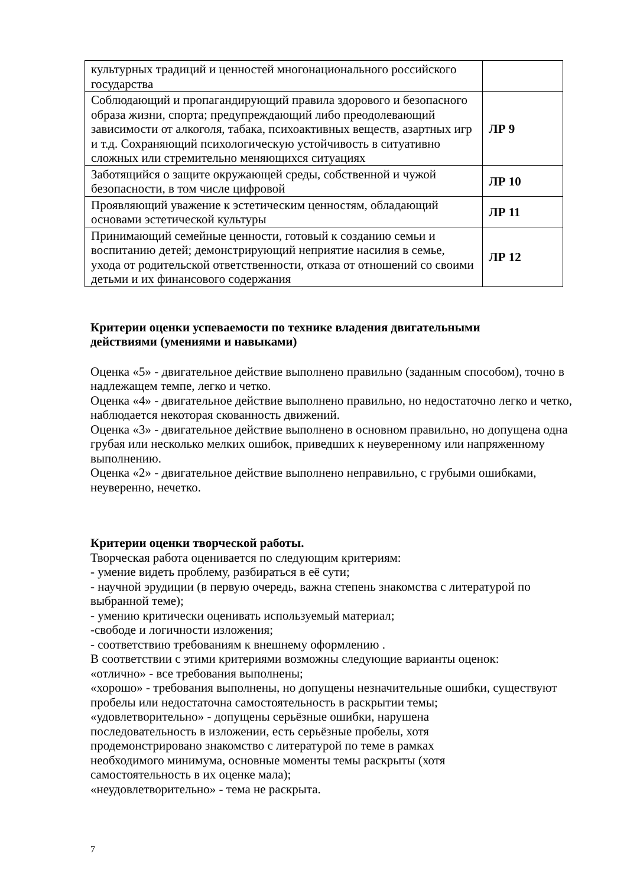| культурных традиций и ценностей многонационального российского государства | |
| Соблюдающий и пропагандирующий правила здорового и безопасного образа жизни, спорта; предупреждающий либо преодолевающий зависимости от алкоголя, табака, психоактивных веществ, азартных игр и т.д. Сохраняющий психологическую устойчивость в ситуативно сложных или стремительно меняющихся ситуациях | ЛР 9 |
| Заботящийся о защите окружающей среды, собственной и чужой безопасности, в том числе цифровой | ЛР 10 |
| Проявляющий уважение к эстетическим ценностям, обладающий основами эстетической культуры | ЛР 11 |
| Принимающий семейные ценности, готовый к созданию семьи и воспитанию детей; демонстрирующий неприятие насилия в семье, ухода от родительской ответственности, отказа от отношений со своими детьми и их финансового содержания | ЛР 12 |
Критерии оценки успеваемости по технике владения двигательными действиями (умениями и навыками)
Оценка «5» - двигательное действие выполнено правильно (заданным способом), точно в надлежащем темпе, легко и четко.
Оценка «4» - двигательное действие выполнено правильно, но недостаточно легко и четко, наблюдается некоторая скованность движений.
Оценка «3» - двигательное действие выполнено в основном правильно, но допущена одна грубая или несколько мелких ошибок, приведших к неуверенному или напряженному выполнению.
Оценка «2» - двигательное действие выполнено неправильно, с грубыми ошибками, неуверенно, нечетко.
Критерии оценки творческой работы.
Творческая работа оценивается по следующим критериям:
- умение видеть проблему, разбираться в её сути;
- научной эрудиции (в первую очередь, важна степень знакомства с литературой по выбранной теме);
- умению критически оценивать используемый материал;
-свободе и логичности изложения;
- соответствию требованиям к внешнему оформлению .
В соответствии с этими критериями возможны следующие варианты оценок:
«отлично» - все требования выполнены;
«хорошо» - требования выполнены, но допущены незначительные ошибки, существуют пробелы или недостаточна самостоятельность в раскрытии темы;
«удовлетворительно» - допущены серьёзные ошибки, нарушена последовательность в изложении, есть серьёзные пробелы, хотя продемонстрировано знакомство с литературой по теме в рамках необходимого минимума, основные моменты темы раскрыты (хотя самостоятельность в их оценке мала);
«неудовлетворительно» - тема не раскрыта.
7